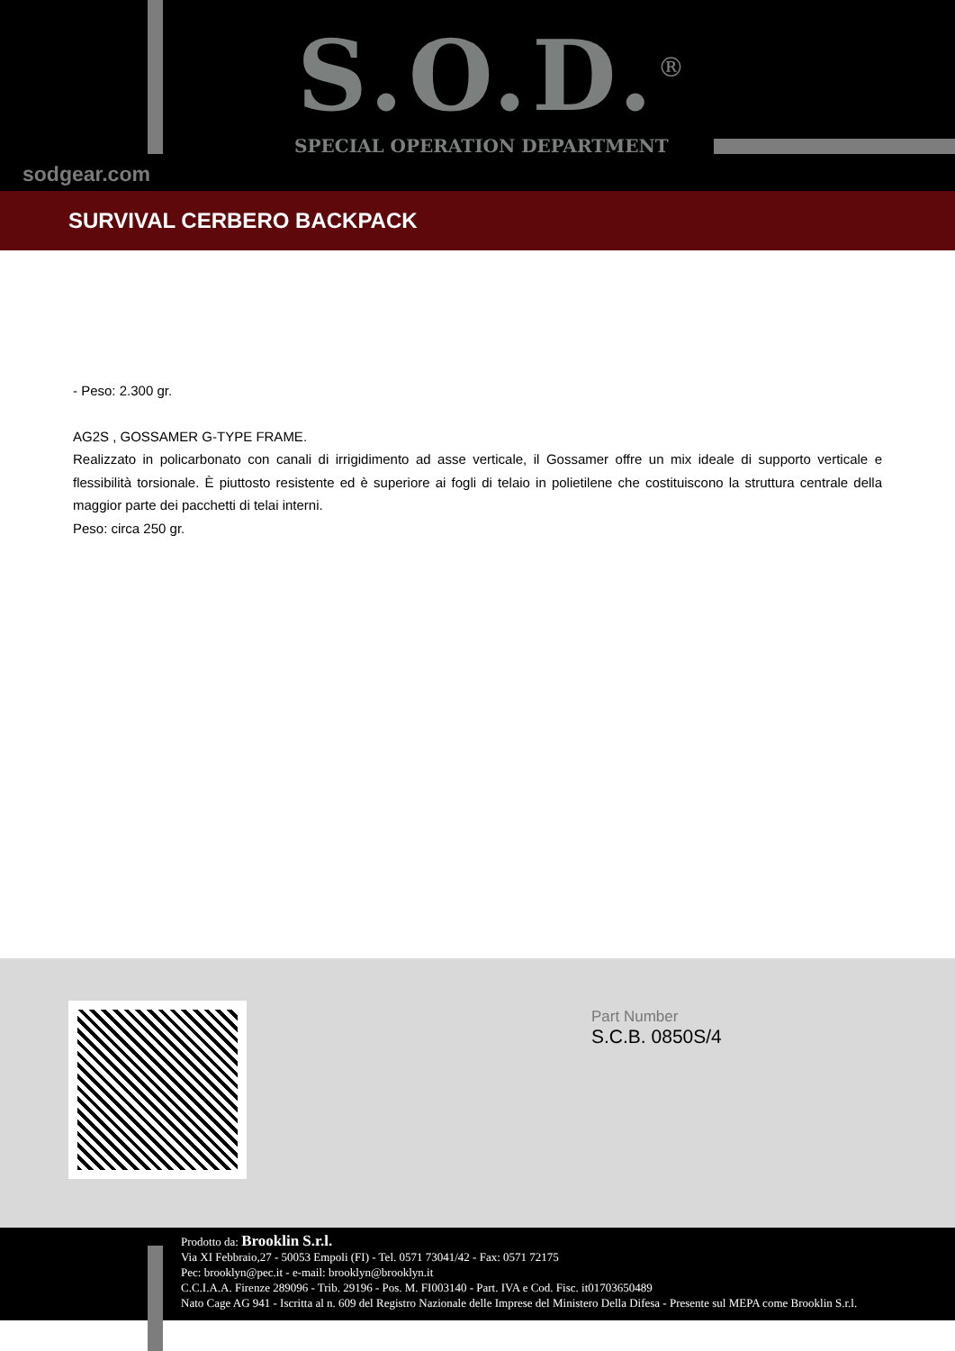S.O.D.<sup>®</sup>
SPECIAL OPERATION DEPARTMENT
sodgear.com
SURVIVAL CERBERO BACKPACK
- Peso: 2.300 gr.
AG2S , GOSSAMER G-TYPE FRAME.
Realizzato in policarbonato con canali di irrigidimento ad asse verticale, il Gossamer offre un mix ideale di supporto verticale e flessibilità torsionale. È piuttosto resistente ed è superiore ai fogli di telaio in polietilene che costituiscono la struttura centrale della maggior parte dei pacchetti di telai interni.
Peso: circa 250 gr.
Part Number
S.C.B. 0850S/4
Prodotto da: Brooklin S.r.l.
Via XI Febbraio,27 - 50053 Empoli (FI) - Tel. 0571 73041/42 - Fax: 0571 72175
Pec: brooklyn@pec.it - e-mail: brooklyn@brooklyn.it
C.C.I.A.A. Firenze 289096 - Trib. 29196 - Pos. M. FI003140 - Part. IVA e Cod. Fisc. it01703650489
Nato Cage AG 941 - Iscritta al n. 609 del Registro Nazionale delle Imprese del Ministero Della Difesa - Presente sul MEPA come Brooklin S.r.l.